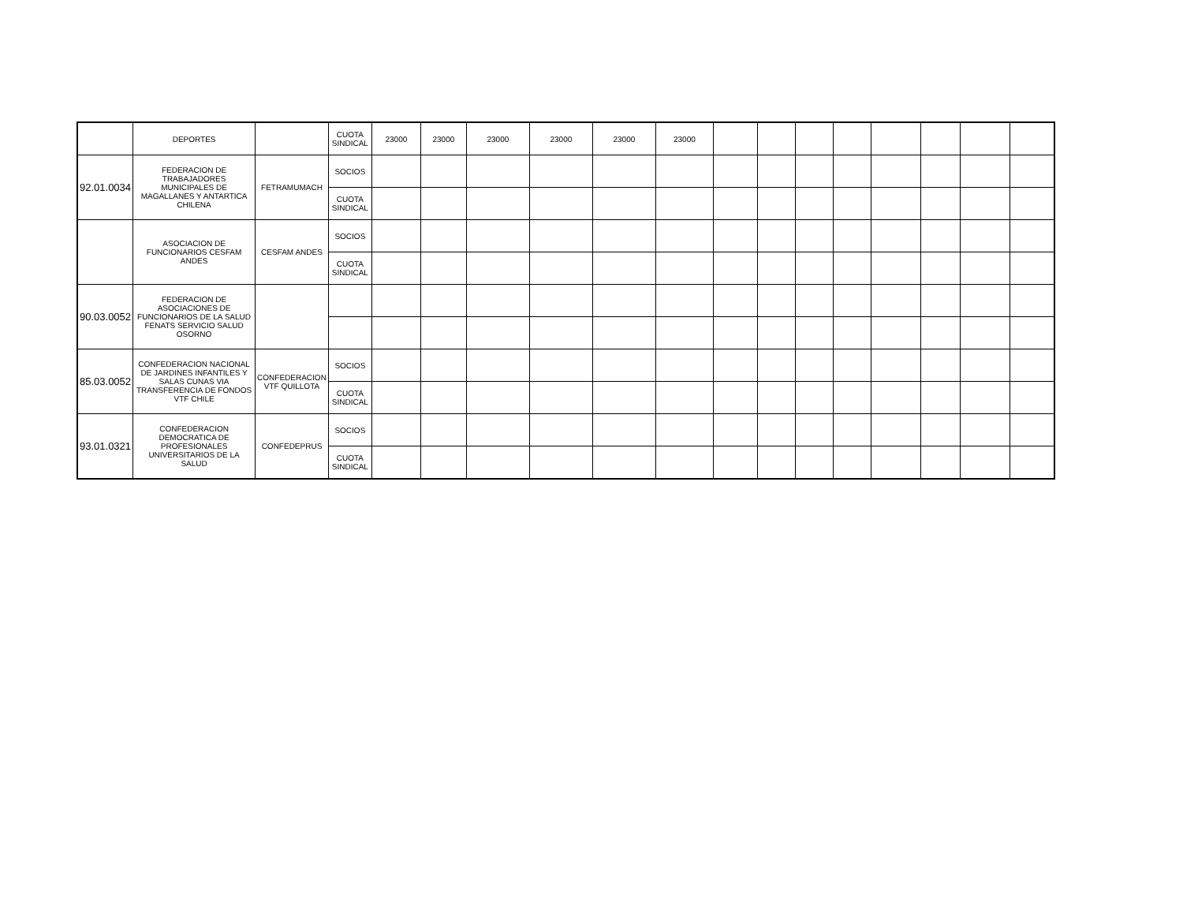| | DEPORTES | | CUOTA SINDICAL | 23000 | 23000 | 23000 | 23000 | 23000 | 23000 | | | | | | | | |
| 92.01.0034 | FEDERACION DE TRABAJADORES MUNICIPALES DE MAGALLANES Y ANTARTICA CHILENA | FETRAMUMACH | SOCIOS | | | | | | | | | | | | | | |
| | | | CUOTA SINDICAL | | | | | | | | | | | | | | |
| | ASOCIACION DE FUNCIONARIOS CESFAM ANDES | CESFAM ANDES | SOCIOS | | | | | | | | | | | | | | |
| | | | CUOTA SINDICAL | | | | | | | | | | | | | | |
| 90.03.0052 | FEDERACION DE ASOCIACIONES DE FUNCIONARIOS DE LA SALUD FENATS SERVICIO SALUD OSORNO | | | | | | | | | | | | | | | | |
| 85.03.0052 | CONFEDERACION NACIONAL DE JARDINES INFANTILES Y SALAS CUNAS VIA TRANSFERENCIA DE FONDOS VTF CHILE | CONFEDERACION VTF QUILLOTA | SOCIOS | | | | | | | | | | | | | | |
| | | | CUOTA SINDICAL | | | | | | | | | | | | | | |
| 93.01.0321 | CONFEDERACION DEMOCRATICA DE PROFESIONALES UNIVERSITARIOS DE LA SALUD | CONFEDEPRUS | SOCIOS | | | | | | | | | | | | | | |
| | | | CUOTA SINDICAL | | | | | | | | | | | | | | |